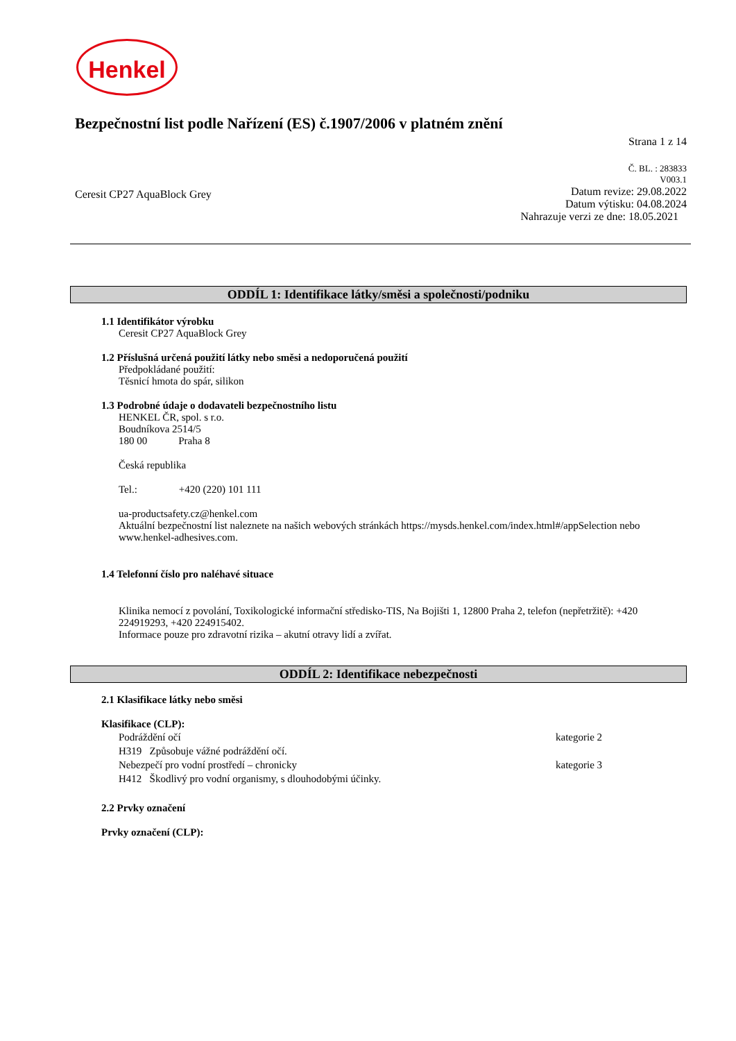Henkel
Bezpečnostní list podle Nařízení (ES) č.1907/2006 v platném znění
Strana 1 z 14
Č. BL. : 283833
V003.1
Ceresit CP27 AquaBlock Grey
Datum revize: 29.08.2022
Datum výtisku: 04.08.2024
Nahrazuje verzi ze dne: 18.05.2021
ODDÍL 1: Identifikace látky/směsi a společnosti/podniku
1.1 Identifikátor výrobku
Ceresit CP27 AquaBlock Grey
1.2 Příslušná určená použití látky nebo směsi a nedoporučená použití
Předpokládané použití:
Těsnicí hmota do spár, silikon
1.3 Podrobné údaje o dodavateli bezpečnostního listu
HENKEL ČR, spol. s r.o.
Boudníkova 2514/5
180 00 Praha 8
Česká republika
Tel.: +420 (220) 101 111
ua-productsafety.cz@henkel.com
Aktuální bezpečnostní list naleznete na našich webových stránkách https://mysds.henkel.com/index.html#/appSelection nebo www.henkel-adhesives.com.
1.4 Telefonní číslo pro naléhavé situace
Klinika nemocí z povolání, Toxikologické informační středisko-TIS, Na Bojišti 1, 12800 Praha 2, telefon (nepřetržitě): +420 224919293, +420 224915402.
Informace pouze pro zdravotní rizika – akutní otravy lidí a zvířat.
ODDÍL 2: Identifikace nebezpečnosti
2.1 Klasifikace látky nebo směsi
Klasifikace (CLP):
Podráždění očí kategorie 2
H319 Způsobuje vážné podráždění očí.
Nebezpečí pro vodní prostředí – chronicky kategorie 3
H412 Škodlivý pro vodní organismy, s dlouhodobými účinky.
2.2 Prvky označení
Prvky označení (CLP):